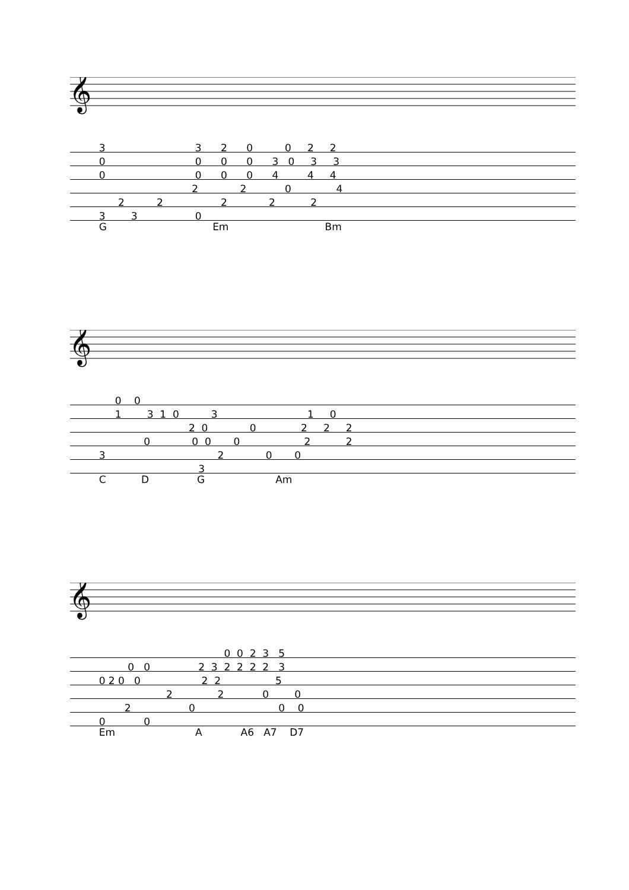𝄞
3 3 2 0 0 2 2
0 0 0 0 3 0 3 3
0 0 0 0 4 4 4
2 2 0 4
2 2 2 2 2
3 3 0
G Em Bm
𝄞
0 0
1 3 1 0 3 1 0
2 0 0 2 2 2
0 0 0 0 2 2
3 2 0 0
3
C D G Am
𝄞
0 0 2 3 5
0 0 2 3 2 2 2 2 3
0 2 0 0 2 2 5
2 2 0 0
2 0 0 0
0 0
Em A A6 A7 D7